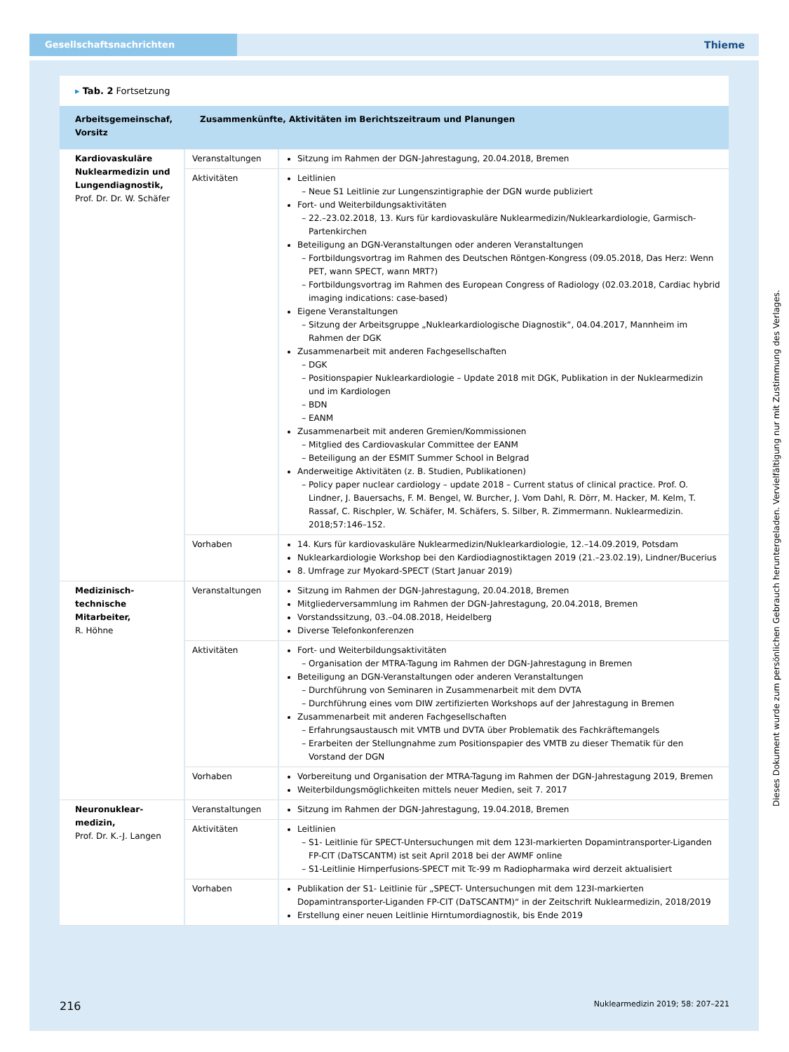Gesellschaftsnachrichten
Thieme
▸ Tab. 2 Fortsetzung
| Arbeitsgemeinschaf, Vorsitz | Zusammenkünfte, Aktivitäten im Berichtszeitraum und Planungen | |
| --- | --- | --- |
| Kardiovaskuläre Nuklearmedizin und Lungendiagnostik, Prof. Dr. Dr. W. Schäfer | Veranstaltungen | Sitzung im Rahmen der DGN-Jahrestagung, 20.04.2018, Bremen |
| | Aktivitäten | Leitlinien Neue S1 Leitlinie zur Lungenszintigraphie der DGN wurde publiziert Fort- und Weiterbildungsaktivitäten 22.–23.02.2018, 13. Kurs für kardiovaskuläre Nuklearmedizin/Nuklearkardiologie, Garmisch-Partenkirchen Beteiligung an DGN-Veranstaltungen oder anderen Veranstaltungen Fortbildungsvortrag im Rahmen des Deutschen Röntgen-Kongress (09.05.2018, Das Herz: Wenn PET, wann SPECT, wann MRT?) Fortbildungsvortrag im Rahmen des European Congress of Radiology (02.03.2018, Cardiac hybrid imaging indications: case-based) Eigene Veranstaltungen Sitzung der Arbeitsgruppe „Nuklearkardiologische Diagnostik“, 04.04.2017, Mannheim im Rahmen der DGK Zusammenarbeit mit anderen Fachgesellschaften DGK Positionspapier Nuklearkardiologie – Update 2018 mit DGK, Publikation in der Nuklearmedizin und im Kardiologen BDN EANM Zusammenarbeit mit anderen Gremien/Kommissionen Mitglied des Cardiovaskular Committee der EANM Beteiligung an der ESMIT Summer School in Belgrad Anderweitige Aktivitäten (z. B. Studien, Publikationen) Policy paper nuclear cardiology – update 2018 – Current status of clinical practice. Prof. O. Lindner, J. Bauersachs, F. M. Bengel, W. Burcher, J. Vom Dahl, R. Dörr, M. Hacker, M. Kelm, T. Rassaf, C. Rischpler, W. Schäfer, M. Schäfers, S. Silber, R. Zimmermann. Nuklearmedizin. 2018;57:146–152. |
| | Vorhaben | 14. Kurs für kardiovaskuläre Nuklearmedizin/Nuklearkardiologie, 12.–14.09.2019, Potsdam Nuklearkardiologie Workshop bei den Kardiodiagnostiktagen 2019 (21.–23.02.19), Lindner/Bucerius 8. Umfrage zur Myokard-SPECT (Start Januar 2019) |
| Medizinisch-technische Mitarbeiter, R. Höhne | Veranstaltungen | Sitzung im Rahmen der DGN-Jahrestagung, 20.04.2018, Bremen Mitgliederversammlung im Rahmen der DGN-Jahrestagung, 20.04.2018, Bremen Vorstandssitzung, 03.–04.08.2018, Heidelberg Diverse Telefonkonferenzen |
| | Aktivitäten | Fort- und Weiterbildungsaktivitäten Organisation der MTRA-Tagung im Rahmen der DGN-Jahrestagung in Bremen Beteiligung an DGN-Veranstaltungen oder anderen Veranstaltungen Durchführung von Seminaren in Zusammenarbeit mit dem DVTA Durchführung eines vom DIW zertifizierten Workshops auf der Jahrestagung in Bremen Zusammenarbeit mit anderen Fachgesellschaften Erfahrungsaustausch mit VMTB und DVTA über Problematik des Fachkräftemangels Erarbeiten der Stellungnahme zum Positionspapier des VMTB zu dieser Thematik für den Vorstand der DGN |
| | Vorhaben | Vorbereitung und Organisation der MTRA-Tagung im Rahmen der DGN-Jahrestagung 2019, Bremen Weiterbildungsmöglichkeiten mittels neuer Medien, seit 7. 2017 |
| Neuronuklear­medizin, Prof. Dr. K.-J. Langen | Veranstaltungen | Sitzung im Rahmen der DGN-Jahrestagung, 19.04.2018, Bremen |
| | Aktivitäten | Leitlinien S1- Leitlinie für SPECT-Untersuchungen mit dem 123I-markierten Dopamintransporter-Liganden FP-CIT (DaTSCANTM) ist seit April 2018 bei der AWMF online S1-Leitlinie Hirnperfusions-SPECT mit Tc-99 m Radiopharmaka wird derzeit aktualisiert |
| | Vorhaben | Publikation der S1- Leitlinie für „SPECT- Untersuchungen mit dem 123I-markierten Dopamintransporter-Liganden FP-CIT (DaTSCANTM)“ in der Zeitschrift Nuklearmedizin, 2018/2019 Erstellung einer neuen Leitlinie Hirntumordiagnostik, bis Ende 2019 |
216 Nuklearmedizin 2019; 58: 207–221
Dieses Dokument wurde zum persönlichen Gebrauch heruntergeladen. Vervielfältigung nur mit Zustimmung des Verlages.